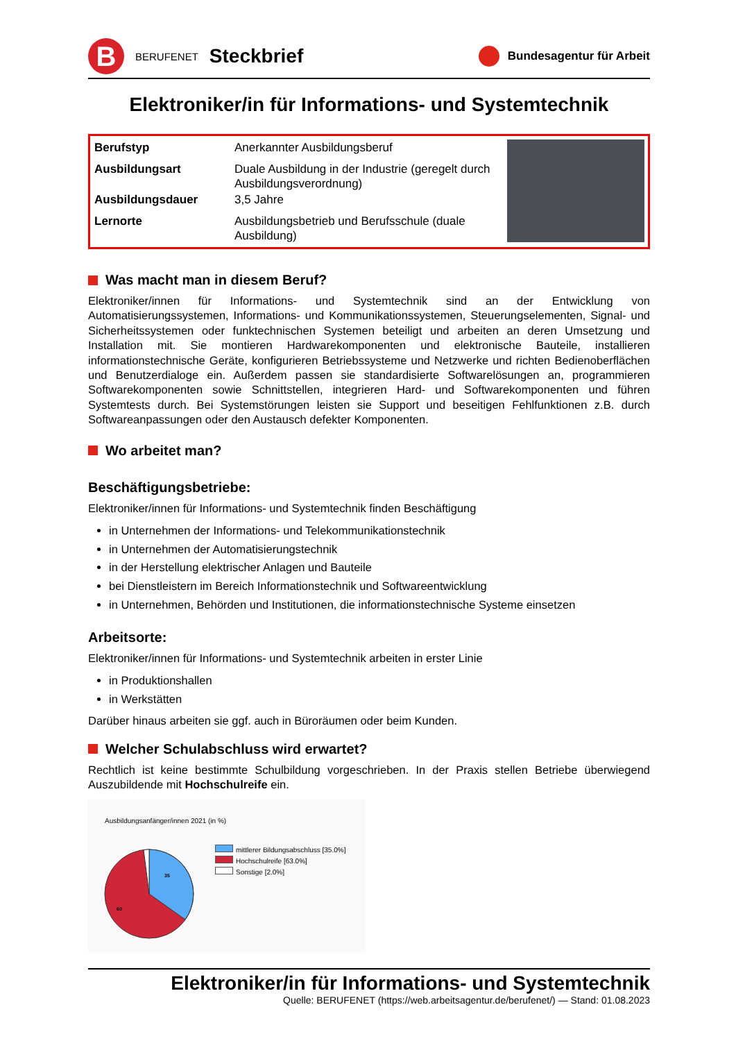B
BERUFENET Steckbrief
Bundesagentur für Arbeit
Elektroniker/in für Informations- und Systemtechnik
| Berufstyp | Anerkannter Ausbildungsberuf |
| Ausbildungsart | Duale Ausbildung in der Industrie (geregelt durch Ausbildungsverordnung) |
| Ausbildungsdauer | 3,5 Jahre |
| Lernorte | Ausbildungsbetrieb und Berufsschule (duale Ausbildung) |
Was macht man in diesem Beruf?
Elektroniker/innen für Informations- und Systemtechnik sind an der Entwicklung von Automatisierungssystemen, Informations- und Kommunikationssystemen, Steuerungselementen, Signal- und Sicherheitssystemen oder funktechnischen Systemen beteiligt und arbeiten an deren Umsetzung und Installation mit. Sie montieren Hardwarekomponenten und elektronische Bauteile, installieren informationstechnische Geräte, konfigurieren Betriebssysteme und Netzwerke und richten Bedienoberflächen und Benutzerdialoge ein. Außerdem passen sie standardisierte Softwarelösungen an, programmieren Softwarekomponenten sowie Schnittstellen, integrieren Hard- und Softwarekomponenten und führen Systemtests durch. Bei Systemstörungen leisten sie Support und beseitigen Fehlfunktionen z.B. durch Softwareanpassungen oder den Austausch defekter Komponenten.
Wo arbeitet man?
Beschäftigungsbetriebe:
Elektroniker/innen für Informations- und Systemtechnik finden Beschäftigung
in Unternehmen der Informations- und Telekommunikationstechnik
in Unternehmen der Automatisierungstechnik
in der Herstellung elektrischer Anlagen und Bauteile
bei Dienstleistern im Bereich Informationstechnik und Softwareentwicklung
in Unternehmen, Behörden und Institutionen, die informationstechnische Systeme einsetzen
Arbeitsorte:
Elektroniker/innen für Informations- und Systemtechnik arbeiten in erster Linie
in Produktionshallen
in Werkstätten
Darüber hinaus arbeiten sie ggf. auch in Büroräumen oder beim Kunden.
Welcher Schulabschluss wird erwartet?
Rechtlich ist keine bestimmte Schulbildung vorgeschrieben. In der Praxis stellen Betriebe überwiegend Auszubildende mit Hochschulreife ein.
Ausbildungsanfänger/innen 2021 (in %)
35
63
mittlerer Bildungsabschluss [35.0%]
Hochschulreife [63.0%]
Sonstige [2.0%]
Elektroniker/in für Informations- und Systemtechnik
Quelle: BERUFENET (https://web.arbeitsagentur.de/berufenet/) — Stand: 01.08.2023